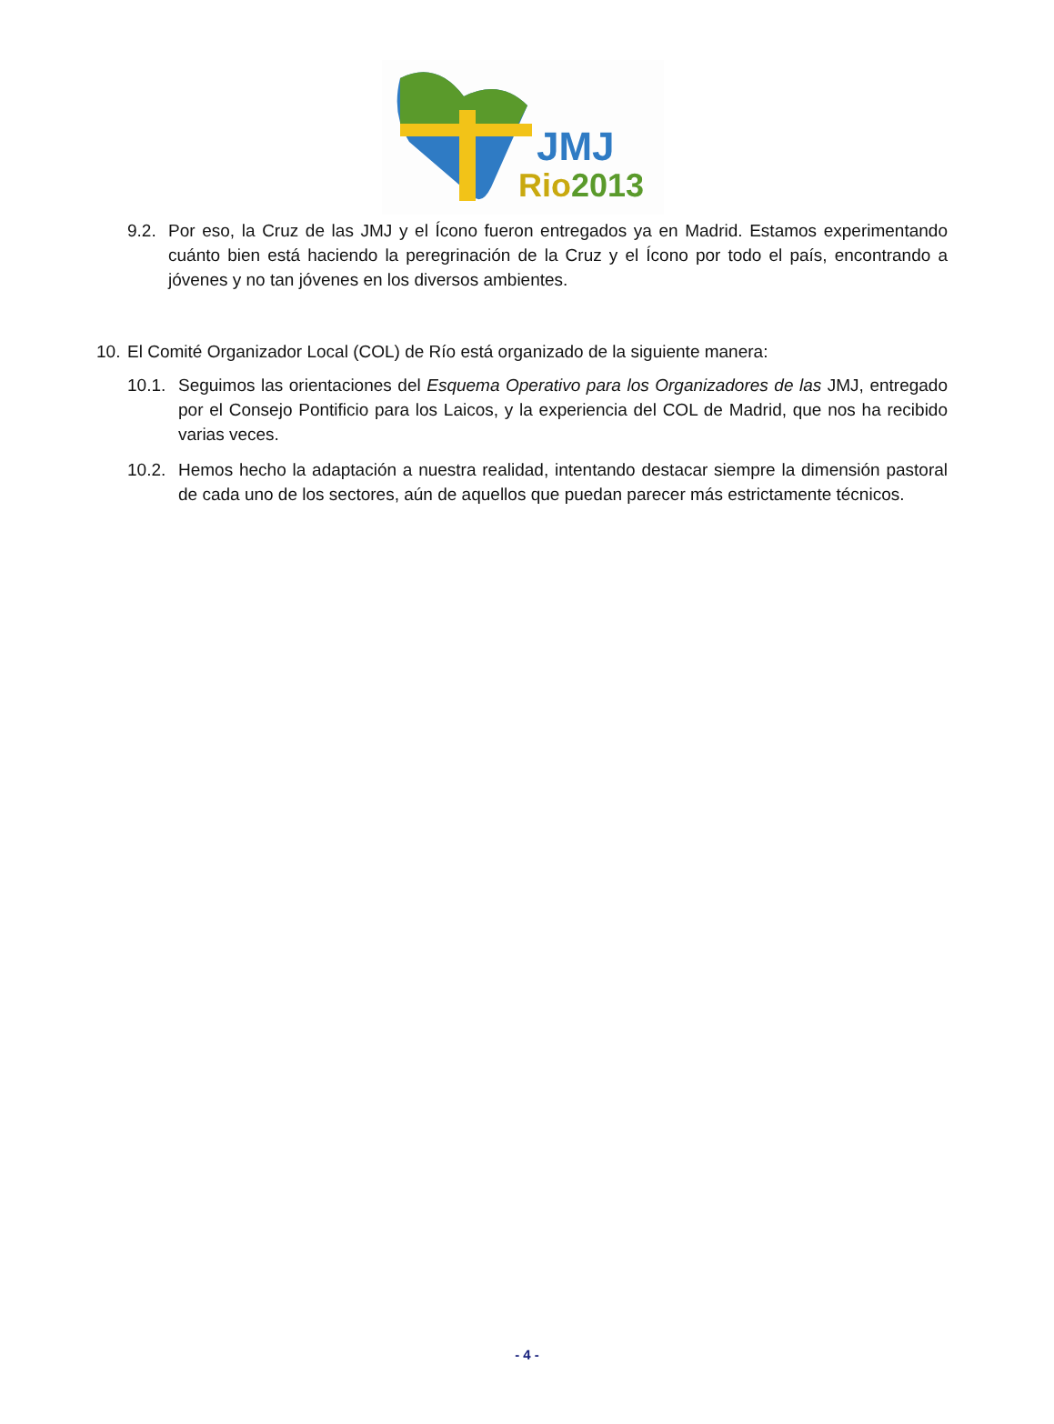JMJ
Rio2013
9.2. Por eso, la Cruz de las JMJ y el Ícono fueron entregados ya en Madrid. Estamos experimentando cuánto bien está haciendo la peregrinación de la Cruz y el Ícono por todo el país, encontrando a jóvenes y no tan jóvenes en los diversos ambientes.
10. El Comité Organizador Local (COL) de Río está organizado de la siguiente manera:
10.1. Seguimos las orientaciones del Esquema Operativo para los Organizadores de las JMJ, entregado por el Consejo Pontificio para los Laicos, y la experiencia del COL de Madrid, que nos ha recibido varias veces.
10.2. Hemos hecho la adaptación a nuestra realidad, intentando destacar siempre la dimensión pastoral de cada uno de los sectores, aún de aquellos que puedan parecer más estrictamente técnicos.
- 4 -